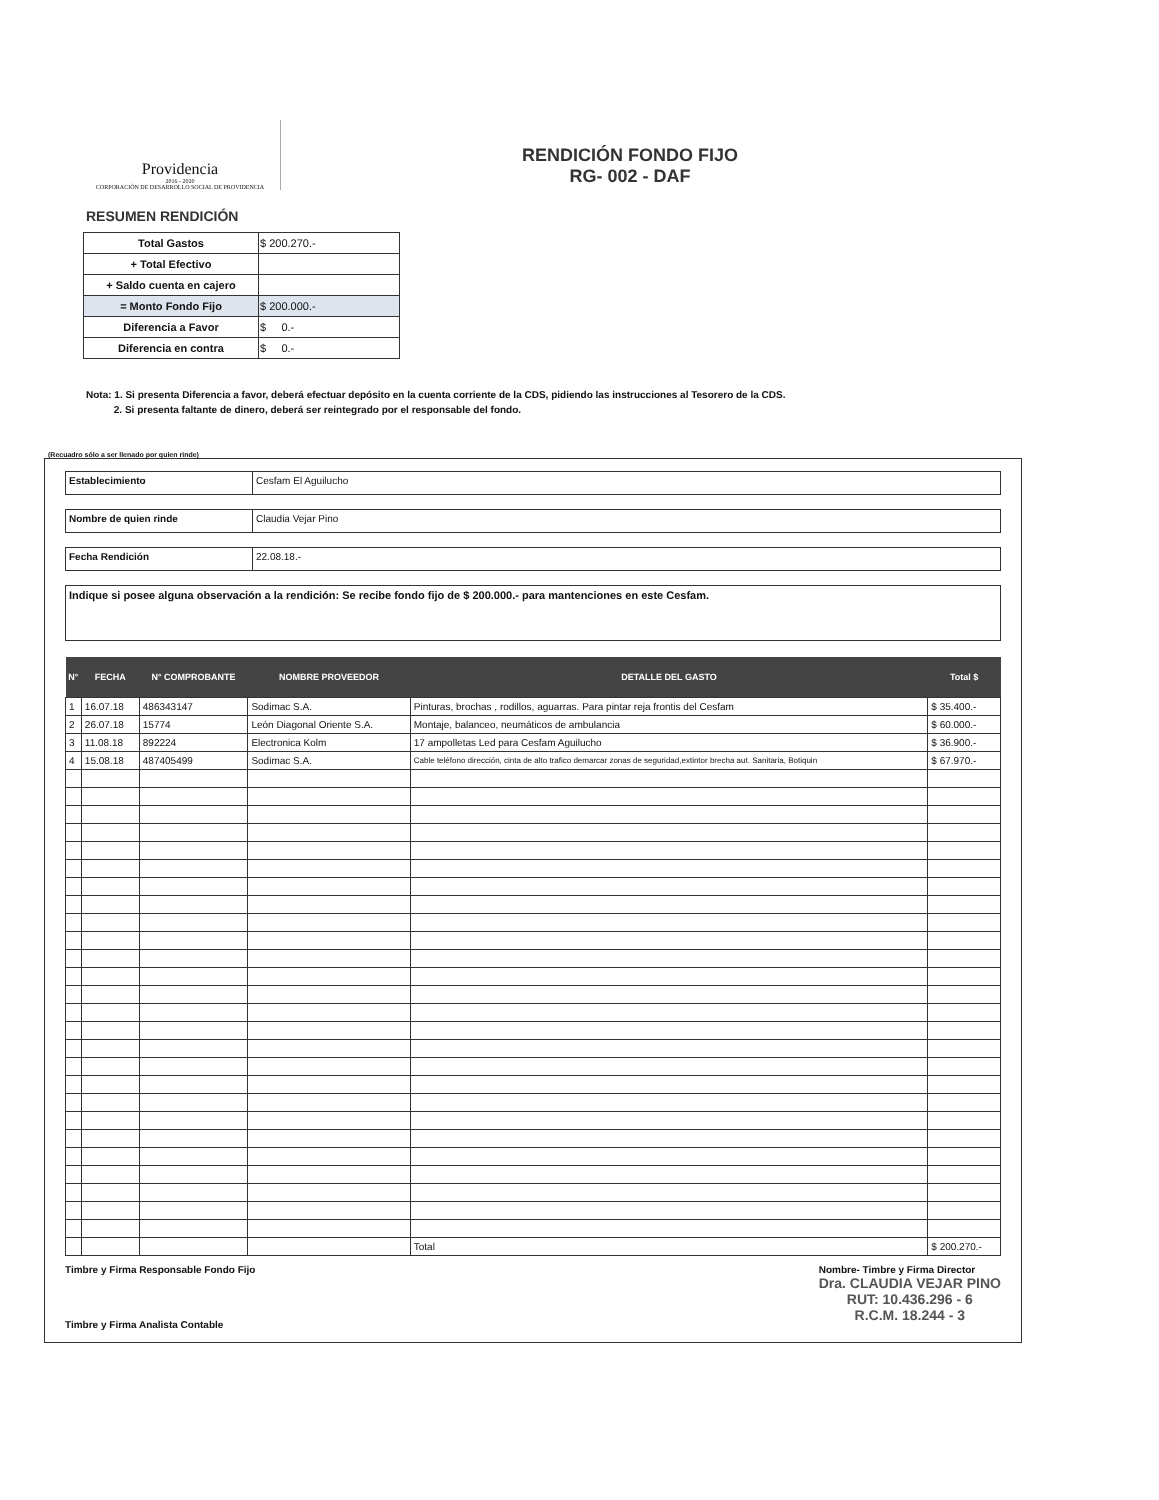Providencia
2016 - 2020
CORPORACIÓN DE DESARROLLO SOCIAL DE PROVIDENCIA
RENDICIÓN FONDO FIJO
RG- 002 - DAF
RESUMEN RENDICIÓN
| Total Gastos | $ 200.270.- |
| + Total Efectivo | |
| + Saldo cuenta en cajero | |
| = Monto Fondo Fijo | $ 200.000.- |
| Diferencia a Favor | $ 0.- |
| Diferencia en contra | $ 0.- |
Nota: 1. Si presenta Diferencia a favor, deberá efectuar depósito en la cuenta corriente de la CDS, pidiendo las instrucciones al Tesorero de la CDS.
2. Si presenta faltante de dinero, deberá ser reintegrado por el responsable del fondo.
(Recuadro sólo a ser llenado por quien rinde)
Establecimiento Cesfam El Aguilucho
Nombre de quien rinde Claudia Vejar Pino
Fecha Rendición 22.08.18.-
Indique si posee alguna observación a la rendición: Se recibe fondo fijo de $ 200.000.- para mantenciones en este Cesfam.
| N° | FECHA | N° COMPROBANTE | NOMBRE PROVEEDOR | DETALLE DEL GASTO | Total $ |
| --- | --- | --- | --- | --- | --- |
| 1 | 16.07.18 | 486343147 | Sodimac S.A. | Pinturas, brochas , rodillos, aguarras. Para pintar reja frontis del Cesfam | $ 35.400.- |
| 2 | 26.07.18 | 15774 | León Diagonal Oriente S.A. | Montaje, balanceo, neumáticos de ambulancia | $ 60.000.- |
| 3 | 11.08.18 | 892224 | Electronica Kolm | 17 ampolletas Led para Cesfam Aguilucho | $ 36.900.- |
| 4 | 15.08.18 | 487405499 | Sodimac S.A. | Cable teléfono dirección, cinta de alto trafico demarcar zonas de seguridad,extintor brecha aut. Sanitaria, Botiquin | $ 67.970.- |
| | | | | Total | $ 200.270.- |
Timbre y Firma Responsable Fondo Fijo
Timbre y Firma Analista Contable
Nombre- Timbre y Firma Director
Dra. CLAUDIA VEJAR PINO
RUT: 10.436.296 - 6
R.C.M. 18.244 - 3